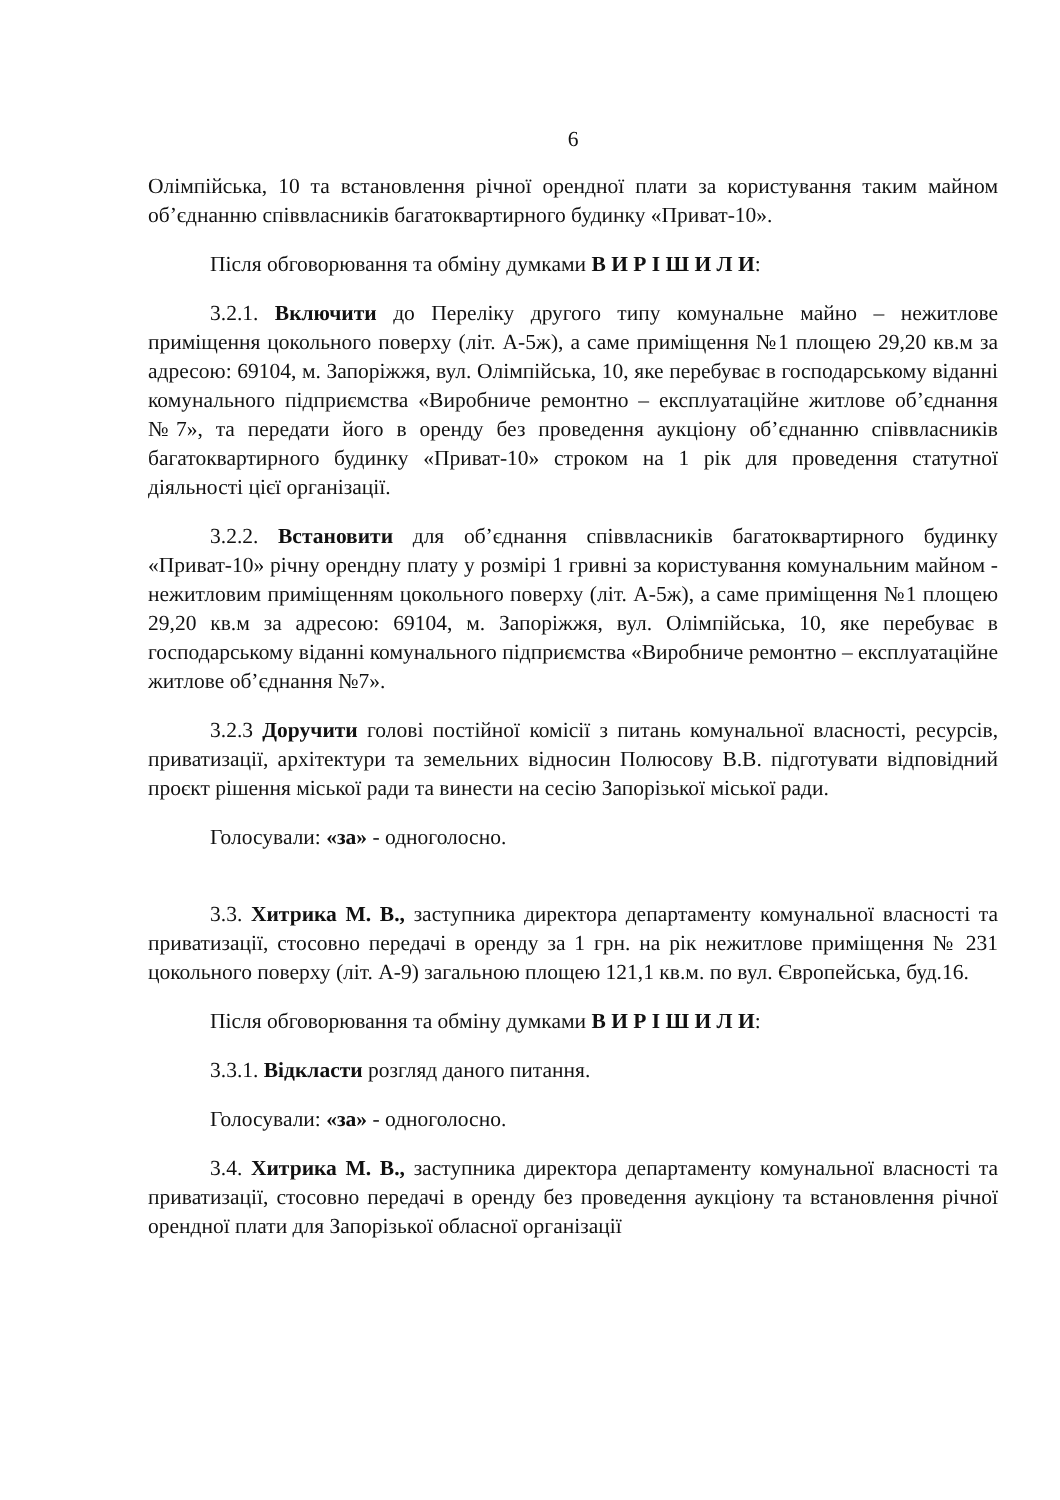6
Олімпійська, 10 та встановлення річної орендної плати за користування таким майном об’єднанню співвласників багатоквартирного будинку «Приват-10».
Після обговорювання та обміну думками В И Р І Ш И Л И:
3.2.1. Включити до Переліку другого типу комунальне майно – нежитлове приміщення цокольного поверху (літ. А-5ж), а саме приміщення №1 площею 29,20 кв.м за адресою: 69104, м. Запоріжжя, вул. Олімпійська, 10, яке перебуває в господарському віданні комунального підприємства «Виробниче ремонтно – експлуатаційне житлове об’єднання №7», та передати його в оренду без проведення аукціону об’єднанню співвласників багатоквартирного будинку «Приват-10» строком на 1 рік для проведення статутної діяльності цієї організації.
3.2.2. Встановити для об’єднання співвласників багатоквартирного будинку «Приват-10» річну орендну плату у розмірі 1 гривні за користування комунальним майном - нежитловим приміщенням цокольного поверху (літ. А-5ж), а саме приміщення №1 площею 29,20 кв.м за адресою: 69104, м. Запоріжжя, вул. Олімпійська, 10, яке перебуває в господарському віданні комунального підприємства «Виробниче ремонтно – експлуатаційне житлове об’єднання №7».
3.2.3 Доручити голові постійної комісії з питань комунальної власності, ресурсів, приватизації, архітектури та земельних відносин Полюсову В.В. підготувати відповідний проєкт рішення міської ради та винести на сесію Запорізької міської ради.
Голосували: «за» - одноголосно.
3.3. Хитрика М. В., заступника директора департаменту комунальної власності та приватизації, стосовно передачі в оренду за 1 грн. на рік нежитлове приміщення № 231 цокольного поверху (літ. А-9) загальною площею 121,1 кв.м. по вул. Європейська, буд.16.
Після обговорювання та обміну думками В И Р І Ш И Л И:
3.3.1. Відкласти розгляд даного питання.
Голосували: «за» - одноголосно.
3.4. Хитрика М. В., заступника директора департаменту комунальної власності та приватизації, стосовно передачі в оренду без проведення аукціону та встановлення річної орендної плати для Запорізької обласної організації